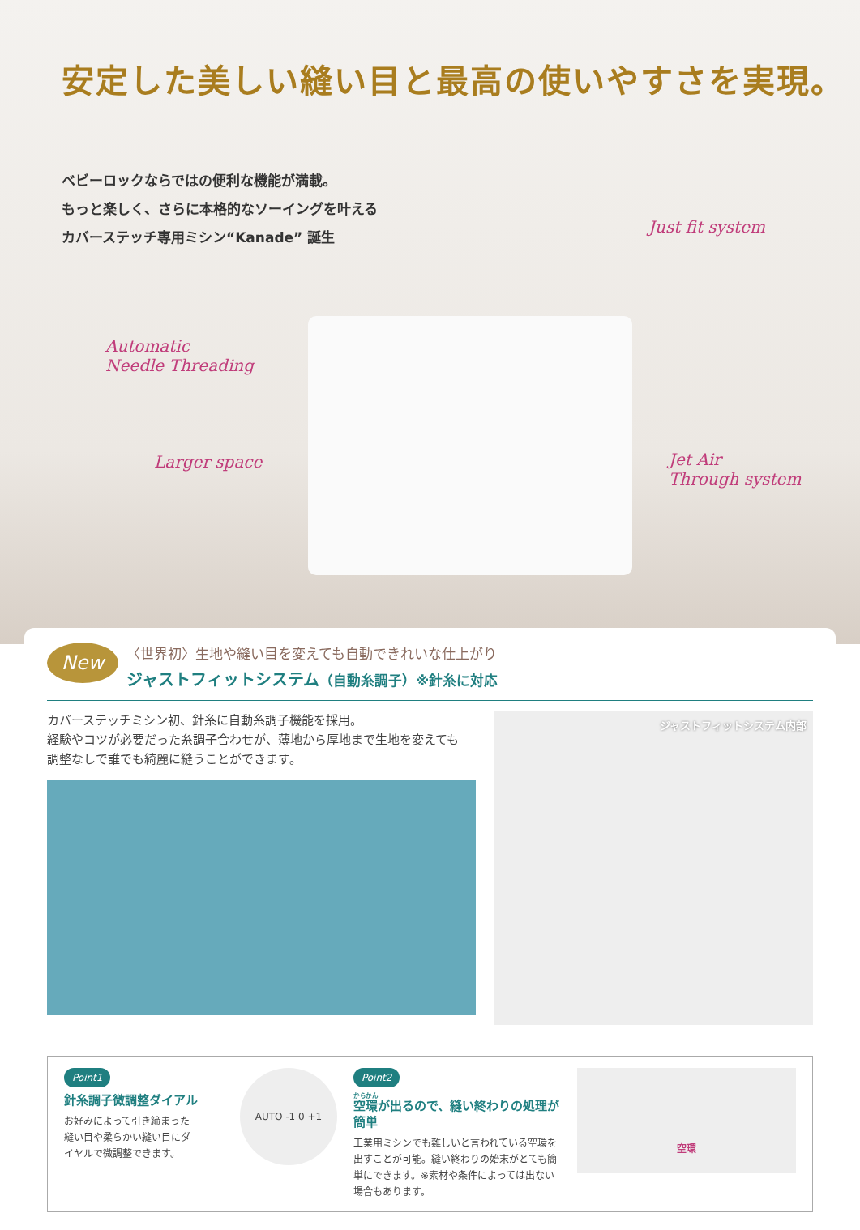安定した美しい縫い目と最高の使いやすさを実現。
ベビーロックならではの便利な機能が満載。
もっと楽しく、さらに本格的なソーイングを叶える
カバーステッチ専用ミシン“Kanade” 誕生
Automatic
Needle Threading
Larger space
Just fit system
Jet Air
Through system
New
〈世界初〉生地や縫い目を変えても自動できれいな仕上がり
ジャストフィットシステム（自動糸調子）※針糸に対応
カバーステッチミシン初、針糸に自動糸調子機能を採用。
経験やコツが必要だった糸調子合わせが、薄地から厚地まで生地を変えても
調整なしで誰でも綺麗に縫うことができます。
ジャストフィットシステム内部
Point1
針糸調子微調整ダイアル
お好みによって引き締まった
縫い目や柔らかい縫い目にダ
イヤルで微調整できます。
AUTO -1 0 +1
Point2
空環が出るので、縫い終わりの処理が簡単
工業用ミシンでも難しいと言われている空環を出すことが可能。縫い終わりの始末がとても簡単にできます。※素材や条件によっては出ない場合もあります。
空環